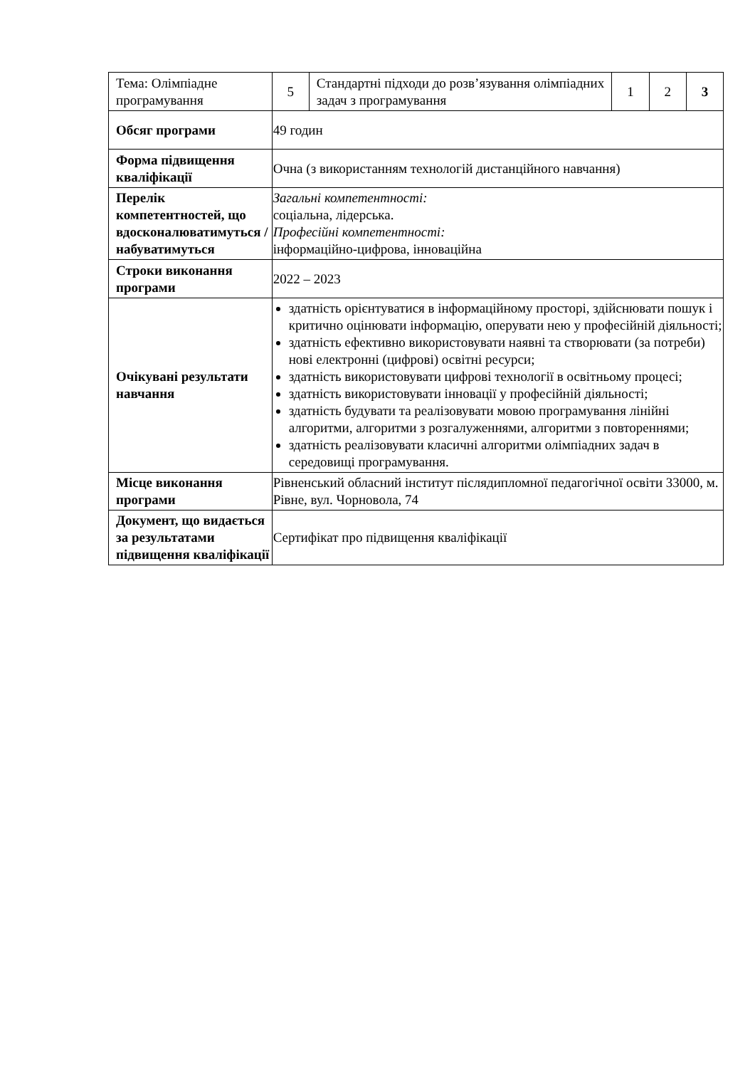| Тема: Олімпіадне програмування | 5 | Стандартні підходи до розв’язування олімпіадних задач з програмування | 1 | 2 | 3 |
| Обсяг програми | 49 годин | | | | |
| Форма підвищення кваліфікації | Очна (з використанням технологій дистанційного навчання) | | | | |
| Перелік компетентностей, що вдосконалюватимуться / набуватимуться | Загальні компетентності: соціальна, лідерська. Професійні компетентності: інформаційно-цифрова, інноваційна | | | | |
| Строки виконання програми | 2022 – 2023 | | | | |
| Очікувані результати навчання | здатність орієнтуватися в інформаційному просторі, здійснювати пошук і критично оцінювати інформацію, оперувати нею у професійній діяльності; здатність ефективно використовувати наявні та створювати (за потреби) нові електронні (цифрові) освітні ресурси; здатність використовувати цифрові технології в освітньому процесі; здатність використовувати інновації у професійній діяльності; здатність будувати та реалізовувати мовою програмування лінійні алгоритми, алгоритми з розгалуженнями, алгоритми з повтореннями; здатність реалізовувати класичні алгоритми олімпіадних задач в середовищі програмування. | | | | |
| Місце виконання програми | Рівненський обласний інститут післядипломної педагогічної освіти 33000, м. Рівне, вул. Чорновола, 74 | | | | |
| Документ, що видається за результатами підвищення кваліфікації | Сертифікат про підвищення кваліфікації | | | | |